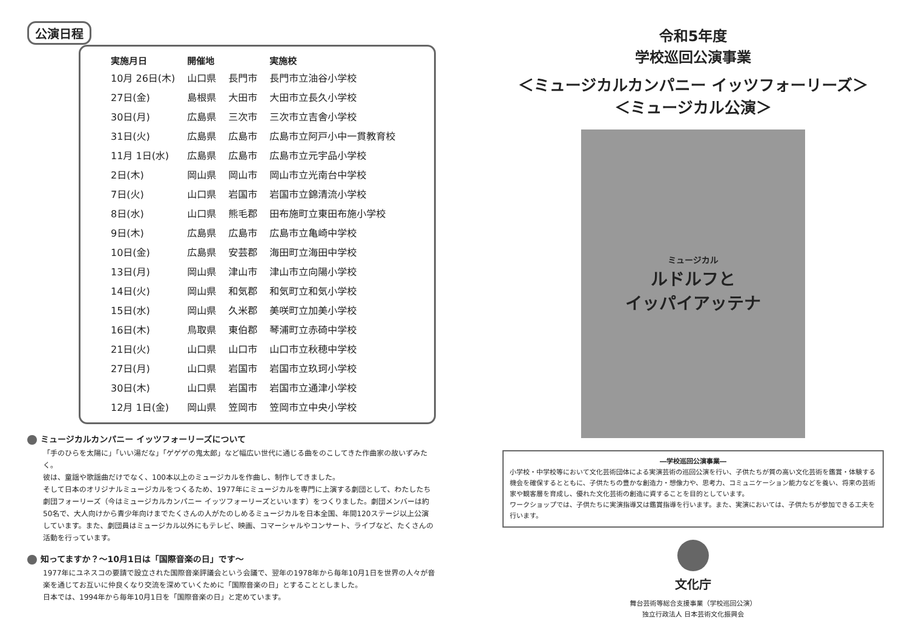公演日程
| 実施月日 | 開催地 | | 実施校 |
| --- | --- | --- | --- |
| 10月 26日(木) | 山口県 | 長門市 | 長門市立油谷小学校 |
| 27日(金) | 島根県 | 大田市 | 大田市立長久小学校 |
| 30日(月) | 広島県 | 三次市 | 三次市立吉舎小学校 |
| 31日(火) | 広島県 | 広島市 | 広島市立阿戸小中一貫教育校 |
| 11月 1日(水) | 広島県 | 広島市 | 広島市立元宇品小学校 |
| 2日(木) | 岡山県 | 岡山市 | 岡山市立光南台中学校 |
| 7日(火) | 山口県 | 岩国市 | 岩国市立錦清流小学校 |
| 8日(水) | 山口県 | 熊毛郡 | 田布施町立東田布施小学校 |
| 9日(木) | 広島県 | 広島市 | 広島市立亀崎中学校 |
| 10日(金) | 広島県 | 安芸郡 | 海田町立海田中学校 |
| 13日(月) | 岡山県 | 津山市 | 津山市立向陽小学校 |
| 14日(火) | 岡山県 | 和気郡 | 和気町立和気小学校 |
| 15日(水) | 岡山県 | 久米郡 | 美咲町立加美小学校 |
| 16日(木) | 鳥取県 | 東伯郡 | 琴浦町立赤碕中学校 |
| 21日(火) | 山口県 | 山口市 | 山口市立秋穂中学校 |
| 27日(月) | 山口県 | 岩国市 | 岩国市立玖珂小学校 |
| 30日(木) | 山口県 | 岩国市 | 岩国市立通津小学校 |
| 12月 1日(金) | 岡山県 | 笠岡市 | 笠岡市立中央小学校 |
ミュージカルカンパニー イッツフォーリーズについて
「手のひらを太陽に」「いい湯だな」「ゲゲゲの鬼太郎」など幅広い世代に通じる曲をのこしてきた作曲家の故いずみたく。
彼は、童謡や歌謡曲だけでなく、100本以上のミュージカルを作曲し、制作してきました。
そして日本のオリジナルミュージカルをつくるため、1977年にミュージカルを専門に上演する劇団として、わたしたち劇団フォーリーズ（今はミュージカルカンパニー イッツフォーリーズといいます）をつくりました。劇団メンバーは約50名で、大人向けから青少年向けまでたくさんの人がたのしめるミュージカルを日本全国、年間120ステージ以上公演しています。また、劇団員はミュージカル以外にもテレビ、映画、コマーシャルやコンサート、ライブなど、たくさんの活動を行っています。
知ってますか？～10月1日は「国際音楽の日」です～
1977年にユネスコの要請で設立された国際音楽評議会という会議で、翌年の1978年から毎年10月1日を世界の人々が音楽を通じてお互いに仲良くなり交流を深めていくために「国際音楽の日」とすることとしました。
日本では、1994年から毎年10月1日を「国際音楽の日」と定めています。
令和5年度
学校巡回公演事業
＜ミュージカルカンパニー イッツフォーリーズ＞
＜ミュージカル公演＞
ミュージカル
ルドルフと
イッパイアッテナ
―学校巡回公演事業―
小学校・中学校等において文化芸術団体による実演芸術の巡回公演を行い、子供たちが質の高い文化芸術を鑑賞・体験する機会を確保するとともに、子供たちの豊かな創造力・想像力や、思考力、コミュニケーション能力などを養い、将来の芸術家や観客層を育成し、優れた文化芸術の創造に資することを目的としています。
ワークショップでは、子供たちに実演指導又は鑑賞指導を行います。また、実演においては、子供たちが参加できる工夫を行います。
文化庁
舞台芸術等総合支援事業（学校巡回公演）
独立行政法人 日本芸術文化振興会